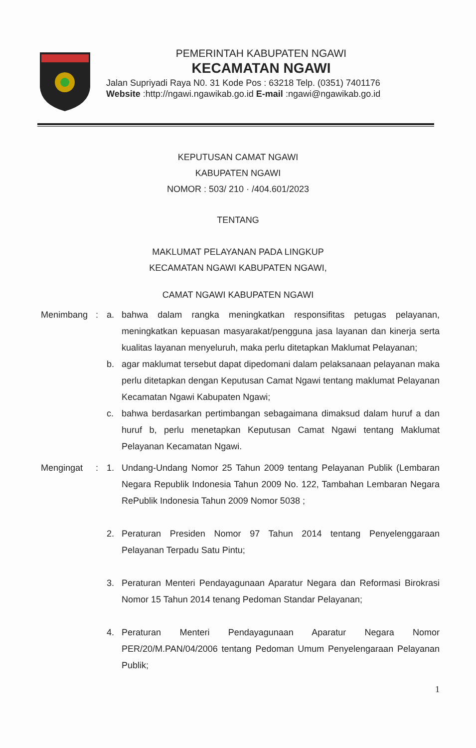PEMERINTAH KABUPATEN NGAWI
KECAMATAN NGAWI
Jalan Supriyadi Raya N0. 31 Kode Pos : 63218 Telp. (0351) 7401176
Website :http://ngawi.ngawikab.go.id E-mail :ngawi@ngawikab.go.id
KEPUTUSAN CAMAT NGAWI
KABUPATEN NGAWI
NOMOR : 503/ 210 · /404.601/2023
TENTANG
MAKLUMAT PELAYANAN PADA LINGKUP
KECAMATAN NGAWI KABUPATEN NGAWI,
CAMAT NGAWI KABUPATEN NGAWI
Menimbang : a. bahwa dalam rangka meningkatkan responsifitas petugas pelayanan, meningkatkan kepuasan masyarakat/pengguna jasa layanan dan kinerja serta kualitas layanan menyeluruh, maka perlu ditetapkan Maklumat Pelayanan;
b. agar maklumat tersebut dapat dipedomani dalam pelaksanaan pelayanan maka perlu ditetapkan dengan Keputusan Camat Ngawi tentang maklumat Pelayanan Kecamatan Ngawi Kabupaten Ngawi;
c. bahwa berdasarkan pertimbangan sebagaimana dimaksud dalam huruf a dan huruf b, perlu menetapkan Keputusan Camat Ngawi tentang Maklumat Pelayanan Kecamatan Ngawi.
Mengingat : 1. Undang-Undang Nomor 25 Tahun 2009 tentang Pelayanan Publik (Lembaran Negara Republik Indonesia Tahun 2009 No. 122, Tambahan Lembaran Negara RePublik Indonesia Tahun 2009 Nomor 5038 ;
2. Peraturan Presiden Nomor 97 Tahun 2014 tentang Penyelenggaraan Pelayanan Terpadu Satu Pintu;
3. Peraturan Menteri Pendayagunaan Aparatur Negara dan Reformasi Birokrasi Nomor 15 Tahun 2014 tenang Pedoman Standar Pelayanan;
4. Peraturan Menteri Pendayagunaan Aparatur Negara Nomor PER/20/M.PAN/04/2006 tentang Pedoman Umum Penyelengaraan Pelayanan Publik;
1